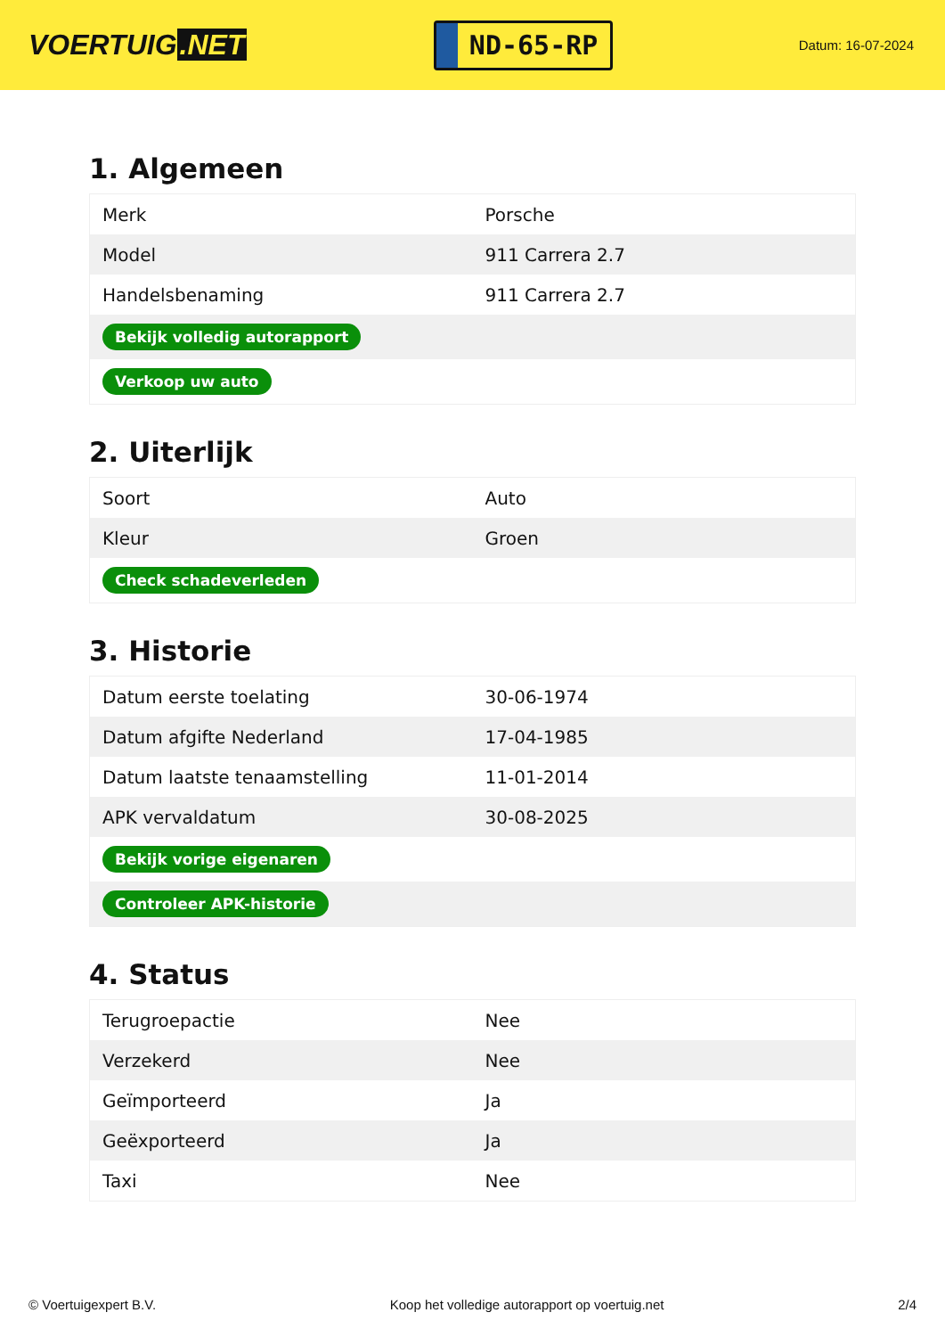VOERTUIG.NET
ND-65-RP
Datum: 16-07-2024
1. Algemeen
| Merk | Porsche |
| Model | 911 Carrera 2.7 |
| Handelsbenaming | 911 Carrera 2.7 |
| Bekijk volledig autorapport | |
| Verkoop uw auto | |
2. Uiterlijk
| Soort | Auto |
| Kleur | Groen |
| Check schadeverleden | |
3. Historie
| Datum eerste toelating | 30-06-1974 |
| Datum afgifte Nederland | 17-04-1985 |
| Datum laatste tenaamstelling | 11-01-2014 |
| APK vervaldatum | 30-08-2025 |
| Bekijk vorige eigenaren | |
| Controleer APK-historie | |
4. Status
| Terugroepactie | Nee |
| Verzekerd | Nee |
| Geïmporteerd | Ja |
| Geëxporteerd | Ja |
| Taxi | Nee |
© Voertuigexpert B.V. Koop het volledige autorapport op voertuig.net 2/4